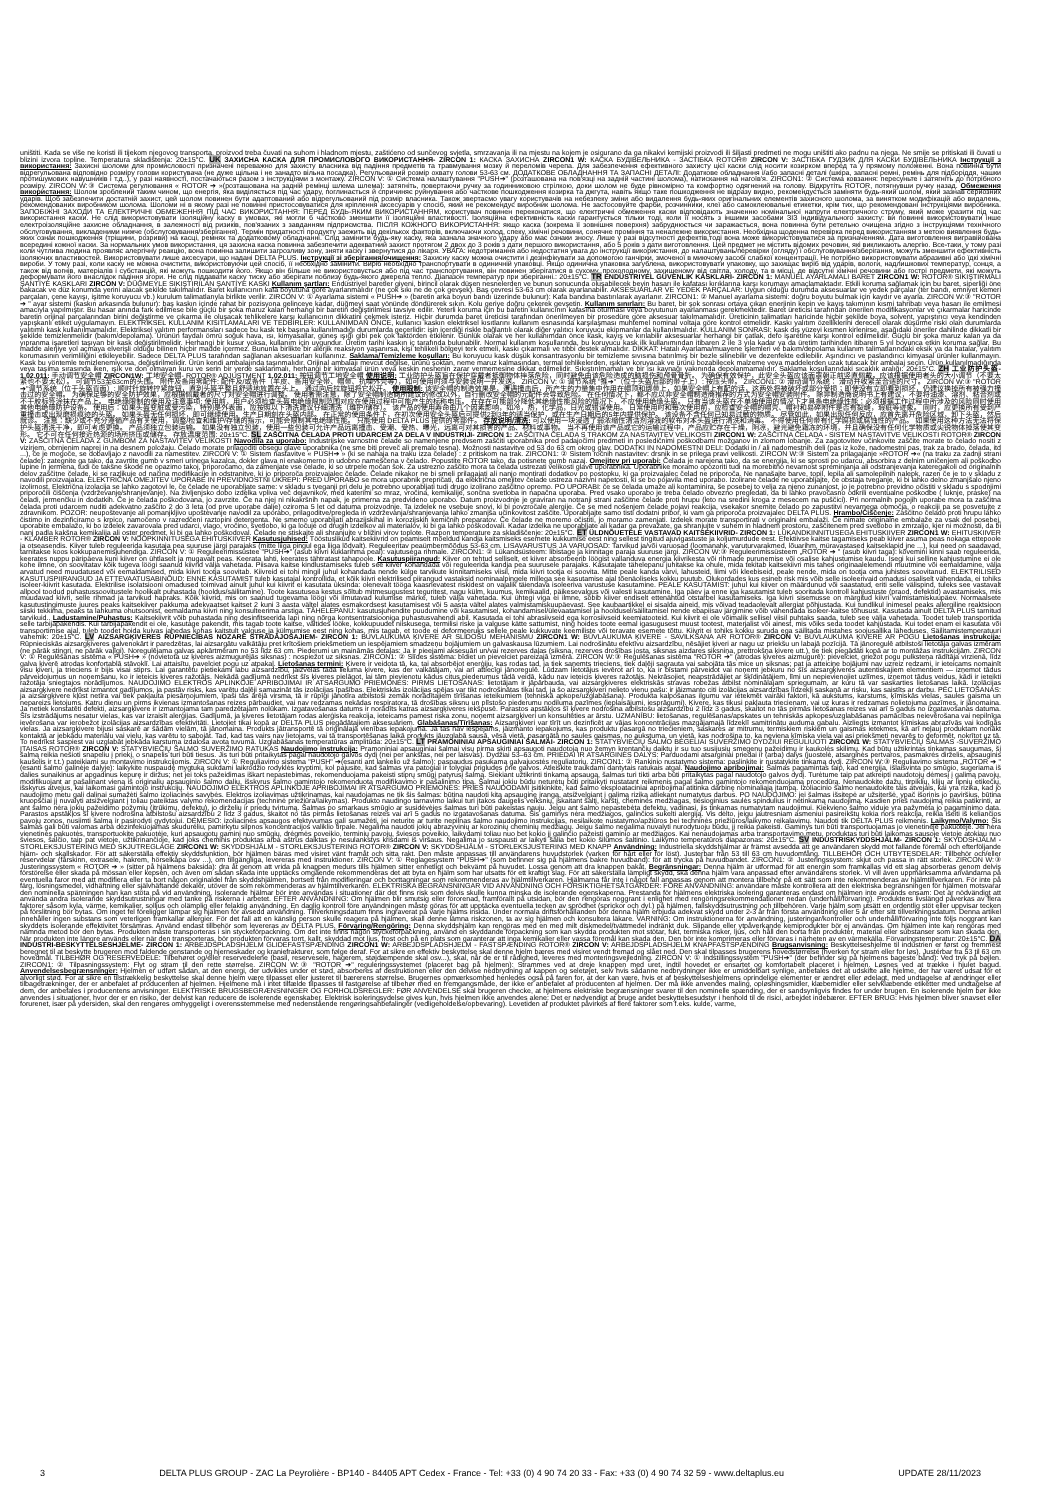uništiti. Kada se više ne koristi ili tijekom njegovog transporta, proizvod treba čuvati na suhom i hladnom mjestu, zaštićeno od sunčevog svjetla, smrzavanja ili na mjestu na kojem je osigurano da ga nikakvi kemijski proizvodi ili šiljasti predmeti ne mogu uništiti ako padnu na njega. Ne smije se pritiskati ili čuvati u blizini izvora topline. Temperatura skladištenja: 20±15°C. UK ЗАХИСНА КАСКА ДЛЯ ПРОМИСЛОВОГО ВИКОРИСТАННЯ- ZIRCON 1: КАСКА ЗАХИСНА ZIRCON1 W: КАСКА БУДІВЕЛЬНИКА - ЗАСТІБКА ROTOR® ZIRCON V: ЗАСТІБКА ГУДЗИК ДЛЯ КАСКИ БУДІВЕЛЬНИКА Інструкції з використання: Захисні шоломи для промисловості призначені переважно для захисту власника від падіння предметів та травмування мозку й переломів черепа. Для забезпечення ефективного захисту цієї каски слід носити козирком вперед та у прямому положенні. Вона повинна бути відрегульована відповідно розміру голови користувача (не дуже щільна і не занадто вільна посадка). Регульований розмір охвату голови 53-63 см. ДОДАТКОВЕ ОБЛАДНАННЯ ТА ЗАПАСНІ ДЕТАЛІ: Додаткове обладнання і/або запасні деталі (шкіра, запасні ремні, ремінь для підборіддя, чашки протишумових навушників і т.д..), у разі наявності, постачаються разом з інструкціями з монтажу. ZIRCON V: ① Система налаштування "PUSH➔" (розташована на пов'язці на задній частині шолома), натискання на нагоїв'я. ZIRCON1: ② Система ковзання: пересуньте і затягніть до потрібного розміру. ZIRCON W:③ Система регулювання « ROTOR ➔ »(розташована на задній ремінці шлема шлема): затягніть, повертаючи ручку за годинниковою стрілкою, доки шолом не буде рівномірно та комфортно одягнений на голову. Відкрутіть ROTOR, потягнувши ручку назад. Обмеження використання: Шолом зроблений таким чином, що енергія, яка виділяється під час удару, поглинається й спричиняє руйнування або часткове пошкодження козирка та джгута, навіть якщо таке пошкодження не відразу видно, рекомендується заміняти будь-який шолом, який зазнав серйозних ударів. Щоб забезпечити достатній захист, цей шолом повинен бути адаптований або відрегульований під розмір власника. Також звертаємо увагу користувачів на небезпеку зміни або видалення будь-яких оригінальних елементів захисного шолома, за винятком модифікацій або видалень, рекомендованих виробником шолома. Шоломи ні в якому разі не повинні пристосовуватися для кріплення аксесуарів у спосіб, який не рекомендує виробник шолома. Не застосовуйте фарби, розчинники, клеї або самоклеювальні етикетки, крім тих, що рекомендовані інструкціями виробника. ЗАПОБІЖНІ ЗАХОДИ ТА ЕЛЕКТРИЧНІ ОБМЕЖЕННЯ ПІД ЧАС ВИКОРИСТАННЯ: ПЕРЕД БУДЬ-ЯКИМ ВИКОРИСТАННЯМ, користувач повинен переконатися, що електричні обмеження каски відповідають значенню номінальної напруги електричного струму, який може уразити під час використання каски. Не слід використовувати ізоляційну каску в умовах, які могли б частково зменшити її ізоляційні властивості. Ізоляційна ефективність каски гарантується тільки тоді, коли її носять з іншими засобами ЗІЗ індивідуального захисту: ви повинні використовувати інше електроізоляційне захисне обладнання, в залежності від ризиків, пов'язаних з завданням підприємства. ПІСЛЯ КОЖНОГО ВИКОРИСТАННЯ: якщо каска (зокрема її зовнішня поверхня) забруднюється чи заражається, вона повинна бути ретельно очищена згідно з інструкціями технічного обслуговування, викладеними нижче (обслуговування/зберігання). Термін придатності продукту заежить від декількох факторів, включаючи холод, спеку, хімічні речовини, сонячне проміння та неналежне використання. Необхідна щоденна перевірка перед використанням з метою виявлення будь-яких ознак пошкодження (тріщини, розриви) на касці, ремнях та додатковому обладнанні. Слід замінити будь-яку каску, яка зазнала значного удару або має ознаки зносу. Лише у разі відсутності дефектів,тоді вона може використовуватися за призначенням. Дата виготовлення вигравійована всередині кожної каски. За нормальних умов використання, ця захисна каска повинна забезпечити адекватний захист протягом 2 двох до 3 років з дати першого використання, або 5 років з дати виготовлення. Цей предмет не містить відомих речовин, які викликають алергію. Все-таки, у тому разі коли чутлива людина проявляє алергічну реакцію, вона повинна залишити загрозливу зону, зняти каску і звернутися до лікаря. УВАГА: недотримання або недостатня увага до інструкції використання, до налаштувань/перевірки (огляду) і обслуговування/зберігання, можуть зменшити ефективність ізоляючих властивостей. Використовувати лише аксесуари, що надані DELTA PLUS. Інструкції зі зберігання/очищення: Захисну каску можна очистити і дезінфікувати за допомогою ганчірки, змоченої в миючому засобі слабкої концентрації. Не потрібно використовувати абразивні або їдкі хімічні вироби. У тому разі, коли каску не можна очистити, використовуючи цей спосіб, її необхідно замінити. Виріб необхідно транспортувати в одиничній упаковці. Якщо одинична упаковка загублена, використовувати упаковку, що захищає виріб від ударів, вологи, надлишкових температур, сонця, а також від вогнів, матеріалів і субстанцій, які можуть пошкодити його. Якщо він більше не використовується або під час транспортування, він повинен зберігатися в сухому, прохолодному, захищеному від світла, холоду, та в місці, де відсутні хімічні речовини або гострі предмети, які можуть деформувати його внаслідок падіння згори. Не слід піддавати каску тиску або зберігати поблизу будь-якого джерела тепло. Діапазон температур при зберіганні.: 20±15°C. TR ENDÜSTRIYEL GÜVENLIK KASKLARI- ZIRCON 1: MANUEL AYARLAMALI BARET ZIRCON1 W: ROTOR® SIKIŞTIRMALI ŞANTİYE KASKLARI ZIRCON V: DÜĞMEYLE SIKIŞTIRILAN ŞANTİYE KASKI Kullanım şartları: Endüstriyel baretler giyeni, birincil olarak düşen nesnelerden ve bunun sonucunda oluşabilecek beyin hasarı ile kafatası kırıklarına karşı korumayı amaçlamaktadır. Etkili koruma sağlamak için bu baret, siperliği öne bakacak ve düz konumda yerini alacak şekilde takılmalıdır. Baret kullanıcının kafa boyutuna göre ayarlanmalıdır (ne çok sıkı ne de çok gevşek). Baş çevresi 53-63 cm olarak ayarlanabilir. AKSESUARLAR VE YEDEK PARÇALAR: Uygun olduğu durumda aksesuarlar ve yedek parçalar (ter bandı, emniyet kemeri parçaları, çene kayışı, işitme koruyucu vb.) kurulum talimatlarıyla birlikte verilir. ZIRCON V: ① Ayarlama sistemi « PUSH➔ » (baretin arka boyun bandı üzerinde bulunur): Kafa bandına bastırılarak ayarlanır. ZIRCON1: ② Manuel ayarlama sistemi: doğru boyutu bulmak için kaydır ve ayarla. ZIRCON W:③ "ROTOR ➔ " ayar sistemi (kaskın arkasında bulunur): baş kaskın içinde rahat bir pozisyona gelinceye kadar, düğmeyi saat yönünde döndürerek sıkın. Kolu geriye doğru çekerek gevşetin. Kullanım sınırları: Bu baret, bir şok sonrası ortaya çıkan enerjinin kepin ve kayış takımının kısmi tahribatı veya hasarı ile emilmesi amacıyla yapılmıştır. Bu hasar anında fark edilmese bile güçlü bir şoka maruz kalan herhangi bir baretin değiştirilmesi tavsiye edilir. Yeterli koruma için bu baretin kullanıcının kafasına oturması veya boyutunun ayarlanması gerekmektedir. Baret üreticisi tarafından önerilen modifikasyonlar ve çıkarmalar haricinde baretin orijinal parçalarından birini değiştirme ve çıkarma ile oluşacak tehlikelere karşı kullanıcının dikkatini çekmek isteriz. Hiçbir durumda baret üreticisi tarafından önerilmeyen bir prosedüre göre aksesuar takılmamalıdır. Üreticinin talimatları haricinde hiçbir şekilde boya, solvent, yapıştırıcı veya kendinden yapışkanlı etiket uygulamayın. ELEKTRİKSEL KULLANIM KISITLAMALARI VE TEDBİRLER: KULLANIMDAN ÖNCE, kullanıcı kaskın elektriksel kısıtlarını kullanım esnasında karşılaşması muhtemel nominal voltaja göre kontrol etmelidir. Kaskı yalıtım özelliklerini dereceli olarak düşürme riski olan durumlarda yalıtımlı kask kullanılmamalıdır. Elektriksel yalıtım performansları sadece bu kask tek başına kullanılmadığı durumlarda geçerlidir: işin içerdiği riskle bağlantılı olarak diğer yalıtıcı koruyucu ekipmanlar da kullanılmalıdır. KULLANIM SONRASI: kask dış yüzeyi kısmen kirlenirse, aşağıdaki öneriler dahilinde dikkatli bir şekilde temizlenmelidir (bakım/depolama). Ürünün faydalı ömrü soğuk hava, ısı, kimyasallar, güneş ışığı gibi pek çok faktörden etkilenir. Günlük olarak ve her kullanımdan önce kask, kayış ve kırılabilir aksesuarlar herhangi bir çatlak, defo işaretine karşı kontrol edilmelidir. Güçlü bir şoka maruz kalan ya da yıpranma işaretleri taşıyan bir kask değiştirilmelidir. Herhangi bir kusur yoksa, kullanım için uygundur. Üretim tarihi kaskın iç tarafında bulunabilir. Normal kullanım koşullarında, bu koruyucu kask ilk kullanımından itibaren 2 ile 3 yıla kadar ya da üretim tarihinden itibaren 5 yıl boyunca etkin koruma sağlar. Bu madde alerjiye yol açmaya elverişli olduğu bilinen hiçbir madde içermez. Bununla birlikte bir alerjik reaksiyon yaşanırsa, kişi tehlikeli bölgeyi terk etmeli, kaskı çıkarmalı ve tıbbi destek almalıdır. DİKKAT: Hatalı Ayarlama/muayene işlemleri ve bakım/depolama kullanım talimatlarındaki eksik ya da hatalar, yalıtım korumasının verimliliğini etkileyebilir. Sadece DELTA PLUS tarafından sağlanan aksesuarları kullanınız. Saklama/Temizleme koşulları: Bu koruyucu kask düşük konsantrasyonlu bir temizleme sıvısına batırılmış bir bezle silinebilir ve dezenfekte edilebilir. Aşındırıcı ve paslandırıcı kimyasal ürünler kullanmayın. Kask bu yöntemle temizlenemiyorsa, değiştirilmelidir. Ürün kendi ambalajında taşınmalıdır. Orijinal ambalajı mevcut değilse, ürünü şoktan, neme maruz kalmasından, termal tehlikelerden, ışıktan koruyacak ve ürünü bozabilecek malzeme veya maddelerden uzak tutacak bir ambalaj seçin. Ürün kullanılmadığında veya taşıma sırasında iken, ışık ve don olmayan kuru ve serin bir yerde saklanmalı, herhangi bir kimyasal ürün veya keskin nesnenin zarar vermemesine dikkat edilmelidir. Sıkıştırılmamalı ve bir ısı kaynağı yakınında depolanmamalıdır. Saklama koşullarındaki sıcaklık aralığı: 20±15°C. ZH 工业防护头盔- 1.02.011: 手动调节安全帽 ZIRCON1W: 工地安全帽- ROTOR® ADJUSTMENT 1.02.011: 按钮调节工地安全帽 使用说明: 工业防护头盔旨在保护穿戴者抵御物体摔落危险，同时避免由该危险造成的脑损伤和颅骨骨折。 为确保有效保护，此安全头盔应该面罩朝正前竖直佩戴。应该根据使用者头的大小调节（不要太紧也不要太松）。 可调节53至63cm的头围。 附件及备用零配件: 配件及/或备件（羊皮、备用安全带、帽带、抗噪外壳等），如可使用时须与安装说明一并发送。 ZIRCON V: ① 调节系统 "推➔"（位于头盔后部的带子上）: 按压头带。 ZIRCON1: ② 滑动调节系统： 滑动并收紧至合适的尺寸。 ZIRCON W:③ "ROTOR ➔"调节系统（位于头盔背面）: 顺时针旋转拧紧旋钮，直到头盔平整且舒适地放置在头上。 通过向后拉旋钮将它松开。 使用限制: 该安全帽的制造效果是，遭遇撞击后，所产生的力量集中作用在帽顶和绑带上，如果安全帽上有配的话，这两处将被破坏或部分受损；即使没有立即看到损坏，仍建议换掉所有被强力撞击过的安全帽。 为确保足够的安全防护效果，应根据佩戴者的尺寸对安全帽进行调整。 使用者需注意，除了安全帽制造商所建议的修改以外，自行删改安全帽的元配件会导致危险。 在任何情况下，都不应以非安全帽制造商推荐的方式为安全帽安装附件。 除非制造商说明书上有建议，不要将油漆、溶剂、粘合剂或不干胶标签涂抹在产品上。 电绝缘限制的使用及注意事项: 使用前，用户必须检查头盔电绝缘限制范围对应在使用过程中可能产生的标称电压。 在存在可能部分降低其绝缘性能风险的情况下，不应使用绝缘头盔。 只有当该头盔在不单独使用的情况下才具备电绝缘性能：必须根据工作过程中所涉及的风险同时使用其他电绝缘防护设备。 使用后：如果头盔变脏或受污染，特别是外表面，应按照以下清洗建议仔细清洗（维护/储存）。 该产品的使用寿命由几个因素影响，如冷，热，化学品，日光或错误使用。 日常使用时和每次使用前，应检查安全帽的帽壳、帽衬和易碎附件是否有裂缝，瑕疵等迹象。 同时，应更换所有受到严重撞击或出现磨损痕迹的头盔。 如果头盔无任何损坏，即可继续使用。生产日期刻在头盔内部。 在正常的使用条件下，在初次使用安全头盔后可提供2到3年的适当保护，或在生产日期后的5年内提供保护。 该设备不含任何已知易过敏的物质。 尽管如此，如果出现任何反应，应首先离开危险区域，卸下头盔，然后就诊。 注意：缺少或不充分遵循产品有关使用，调整/检查和维护/存储的指示，可能会限制其电绝缘性能。 只能使用 DELTA PLUS 提供的零部件。 存放说明/清洗: 可以使用一块浸透了弱浓缩性清洁剂溶液的软布对本头盔进行清洗和消毒。 不得使用任何带有化学腐损或腐蚀性的产品。 如果使用这种方法无法将保护头盔清洗干净，即可考虑更换。 产品须独立包装运输。 如果没有独立包装，使用一些包装可允许产品远离撞击、受潮、受热、曝光，远离可对其损害的产品、材料或事物。 当不再使用该产品或它的运输过程中，产品应贮存在干燥，阴凉，避光避免霜冻的环境，并且确保没有任何化学物质或尖锐物体掉落使其变形。 它不可在任何接近热源的场所挤压或储存。 存放温度范围: 20±15°C. SL ZAŠČITNA ČELADA PROTI UDARCEM ZA DELA V INDUSTRIJI- ZIRCON 1: ZAŠČITNA ČELADA S TRAKOM ZA NASTAVITEV VELIKOSTI ZIRCON1 W: ZAŠČITNA ČELADA - SISTEM NASTAVITVE VELIKOSTI ROTOR® ZIRCON V: ZAŠČITNA ČELADA Z GUMBOM ZA NASTAVITEV VELIKOSTI Navodila za uporabo: Industrijske varnostne čelade so namenjene predvsem zaščiti uporabnika pred padajočimi predmeti in posledičnimi poškodbami možganov in zlomom lobanje. Za zagotovitev učinkovite zaščite morate to čelado nositi z vizirjem, obrnjenim naprej in na desnem položaju. Čelado morate prilagoditi obsegu glave uporabnika (ne sme biti preveč ali premalo tesna). Možnosti nastavitve od 53 do 63 cm okrog glav. DODATKI IN NADOMESTNI DELI: Dodatki in / ali nadomestnih deli (pas iz kože, nadomestni pas, trak za brado, čelada, itd ...), če je mogoče, se dobavljajo z navodili za namestitev. ZIRCON V: ① Sistem nastavitve « PUSH➔ » (ki se nahaja na traku izza čelade) : z pritiskom na trak. ZIRCON1: ② Sistem ročnih nastavitev: drsnik in se prilega pravi velikosti. ZIRCON W:③ Sistem za prilagajanje »ROTOR ➔« (na traku za zadnji strani čelade): zategnite ga tako, da zavrtite gumb v smeri urinega kazalca, dokler glava ni enakomerno in udobno nameščena v čelado. Popustite ROTOR tako, da potisnete gumb nazaj. Omejitev pri uporabi: Čelada je narejena tako, da se energija, ki se sprosti po udarcu, absorbira z delnim uničenjem ali poškodbo lupine in jermena, tudi če takšne škode ne opazimo takoj, priporočamo, da zamenjate vse čelade, ki so utrpele močan šok. Za ustrezno zaščito mora ta čelada ustrezati velikosti glave uporabnika. Uporabnike moramo opozoriti tudi na morebitno nevarnost spreminjanja ali odstranjevanja kateregakoli od originalnih delov zaščitne čelade, ki se razlikuje od načina modifikacije in odstranitve, ki jo priporoča proizvajalec čelade. Čelade nikakor ne bi smeli prilagajati ali nanjo montirati dodatkov po postopku, ki ga proizvajalec čelad ne priporoča. Ne nanašajte barve, topil, lepila ali samolepilnih nalepk, razen če je to v skladu z navodili proizvajalca. ELEKTRIČNA OMEJITEV UPORABE IN PREVIDNOSTNI UKREPI: PRED UPORABO se mora uporabnik prepričati, da električna omejitev čelade ustreza nazivni napetosti, ki se bo pojavila med uporabo. Izolirane čelade ne uporabljajte, če obstaja tveganje, ki bi lahko delno zmanjšalo njeno izolirnost. Električna izolacija se lahko zagotovi le, če čelade ne uporabljate same: v skladu s tveganji pri delu je potrebno uporabljati tudi drugo izolirano zaščitno opremo. PO UPORABI: če se čelada umaže ali kontaminira, še posebej to velja za njeno zunanjost, jo je potrebno previdno očistiti v skladu s spodnjimi priporočili čiščenja (vzdrževanje/shranjevanje). Na življenjsko dobo izdelka vpliva več dejavnikov, med katerimi so mraz, vročina, kemikalije, sončna svetloba in napačna uporaba. Pred vsako uporabo je treba čelado obvezno pregledati, da bi lahko pravočasno odkrili eventualne poškodbe ( luknje, praske) na čeladi, jermenčku in dodatkih. Če je čelada poškodovana, jo zavrzite. Če na njej ni nikakršnih napak, je primerna za predvideno uporabo. Datum proizvodnje je graviran na notranji strani zaščitne čelade proti hrupu (leto na sredini kroga z mesecem na puščici). Pri normalnih pogojih uporabe mora ta zaščitna čelada proti udarcem nuditi adekvatno zaščito 2 do 3 leta (od prve uporabe dalje) oziroma 5 let od datuma proizvodnje. Ta izdelek ne vsebuje snovi, ki bi povzročale alergije. Če se med nošenjem čelade pojavi reakcija, vsekakor snemite čelado po zapustitvi nevarnega območja, o reakciji pa se posvetujte z zdravnikom. POZOR: neupoštevanje ali pomanjkljivo upoštevanje navodil za uporabo, prilagoditve/pregleda in vzdrževanja/shranjevanja lahko zmanjša učinkovitost zaščite. Uporabljajte samo tisti dodatni pribor, ki vam ga priporoča proizvajalec DELTA PLUS. Hrambo/Čiščenje: Zaščitno čelado proti hrupu lahko čistimo in dezinficiramo s krpico, namočeno v razredčeni raztopini detergenta. Ne smemo uporabljati abrazijskihal in korozijskih kemičnih preparatov. Če čelade ne moremo očistiti, jo moramo zamenjati. Izdelek morate transportirati v originalni embalaži. Če nimate originalne embalaže za vsak del posebej, uporabite embalažo, ki bo izdelek zavarovala pred udarci, vlago, vročino, svetlobo, ki ga ločuje od drugih izdelkov ali materialov, ki bi ga lahko poškodovali. Kadar izdelka ne uporabljate ali kadar ga prevažate, ga shranjujte v suhem in hladnem prostoru, zaščitenem pred svetlobo in zmrzaljo, kjer ni možnosti, da bi nanj padla kakšna kemikalija ali oster predmet, ki bi ga lahko poškodoval. Čelade ne stiskajte ali shranjujte v bližini virov toplote. Razpon temperature za skladiščenje: 20±15°C. ET ÜLDNÕUETELE VASTAVAD KAITSEKIIVRID- ZIRCON 1: LÜKANDKINNITUSEGA EHITUSKIIVER ZIRCON1 W: EHITUSKIIVER - KLAMBER ROTOR® ZIRCON V: NÖÖPKINNITUSEGA EHITUSKIIVER Kasutusjuhised: Tööstuslikud kaitsekiivrid on peamiselt mõeldud kandja kaitsmiseks esemete kukkumise eest ning sellest tingitud ajuvigastuste ja koljumurdude eest. Efektiivse kaitse tagamiseks peab kiiver asuma peas nokaga ettepoole ja otseasendis. Kiiver tuleb reguleerida kasutaja pea suuruse järgi parajaks (mitte liiga pingul ega liiga lõdvalt). Reguleeritav peaümbermõõdus 53-63 cm. LISAVARUSTUS JA VARUOSAD: Tarvikud ja/või varuosad (loomanahk, varuturvarakmed, lõuarihm, müravastased kaitseklapid jne ...), kui need on saadavad, tarnitakse koos kokkupanemisjuhendiga. ZIRCON V: ① Reguleerimissüstee "PUSH➔" (asub kiivri kuklarihma peal): vajutusega rihmale. ZIRCON1: ② Lükandsüsteem: libistage ja kinnitage paraja suuruse järgi. ZIRCON W:③ Reguleerimissüsteem „ROTOR ➔ " (asub kiivri taga): kõvemini kinni saab reguleerida, keerates nuppu päripäeva kuni kiiver on ühtlaselt ja mugavalt peas. Keerata lahti, keerates tähtratast tahapoole. Kasutuspiirangud: Kiiver on tehtud selliselt, et kiiver absorbeerib löögist vallanduva energia kiivrikesta või rihmade purunemise või osalise kahjustumise kaudu. Isegi kui selline kahjustumine ei ole kohe ilmne, on soovitatav kõik tugeva löögi saanud kiivrid välja vahetada. Piisava kaitse kindlustamiseks tuleb see kiiver kohandada või reguleerida kandja pea suurusele parajaks. Kasutajate tähelepanu juhitakse ka ohule, mida tekitab kaitsekiivri mis tahes originaalelemendi muutmine või eemaldamine, välja arvatud need muudatused või eemaldamised, mida kiivri tootja soovitab. Kiivreid ei tohi mingil juhul kohandada nende külge tarvikute kinnitamiseks viisil, mida kiivri tootja ei soovita. Mitte peale kanda värvi, lahusteid, liimi või kleebiseid, peale nende, mida on tootja oma juhistes soovitanud. ELEKTRILISED KASUTUSPIIRANGUD JA ETTEVAATUSABINÕUD: ENNE KASUTAMIST tuleb kasutajal kontrollida, et kõik kiivri elektrilised piirangud vastaksid nominaalpingele millega see kasutamise ajal tõenäoliseks kokku puutub. Olukordades kus esineb risk mis võib selle isoleerivaid omadusi osaliselt vähendada, ei tohiks isoleer-kiivrit kasutada. Elektrilise isolatsiooni omadused toimivad ainult juhul kui kiivrit ei kasutata üksinda: olenevalt tööga kaasnevatest riskidest on vajalik täiendava isoleeriva varustuse kasutamine. PEALE KASUTAMIST: juhul kui kiiver on määrdunud või saastatud, eriti selle välispind, tuleks see vastavalt allpool toodud puhastussoovitustele hoolikalt puhastada (hooldus/säilitamine). Toote kasutusea kestus sõltub mitmesugustest teguritest, nagu külm, kuumus, kemikaalid, päikesevalgus või valesti kasutamine. Iga päev ja enne iga kasutamist tuleb sooritada kontroll kahjustuste (praod, defektid) avastamiseks, mis muudavad kiivri, selle rihmad ja tarvikud hapraks. Kõik kiivrid, mis on saanud tugevama löögi või ilmutavad kulumise märke, tuleb välja vahetada. Kui ühtegi viga ei ilmne, sobib kiiver endiselt ettenähtud otstarbel kasutamiseks. Iga kiivri sisemusse on märgitud kiivri valmistamiskuupäev. Normaalsete kasutustingimuste juures peaks kaitsekiiver pakkuma adekvaatset kaitset 2 kuni 3 aasta vältel alates esmakordsest kasutamisest või 5 aasta vältel alates valmistamiskuupäevast. See kaubaartikkel ei sisalda aineid, mis võivad teadaolevalt allergiat põhjustada. Kui tundlikul inimesel peaks allergiline reaktsioon siiski tekkima, peaks ta lahkuma ohutsoonist, eemaldama kiivri ning konsulteerima arstiga. TÄHELEPANU: kasutusjuhendite puudumine või kasutamisel, kohandamisel/ülevaatamisel ja hooldusel/säilitamisel nende ebapiisav järgimine võib vähendada isoleer-kaitse tõhusust. Kasutada ainult DELTA PLUS tarnitud tarvikuid.. Ladustamine/Puhastus: Kaitsekiivrit võib puhastada ning desinfitseerida lapi ning nõrga kontsentratsiooniga puhastusvahendi abil. Kasutada ei tohi abrasiivseid ega korrosiivseid keemiatooteid. Kui kiivrit ei ole võimalik sellisel viisil puhtaks saada, tuleb see välja vahetada. Toodet tuleb transportida selle tarbijapakendis. Kui tarbijapakendit ei ole, kasutage pakendit, mis tagab toote kaitse, vältides lööke, kokkupuudet niiskusega, termilisi riske ja valguse kätte sattumist, ning hoides toote eemal igasugusest muust tootest, materjalist või ainest, mis võiks seda toodet kahjustada. Kui todet enam ei kasutata või transportimise ajal, tuleb toodet hoida kuivas jahedas kohas kaitstult valguse ja külmumise eest ning kohas, mis tagab, et toode ei deformeeruks sellele peale kukkuvate keemiliste või teravate esemete tõttu. Kiivrit ei tohiks kokku suruda ega säilitada mistahes soojusallika läheduses. Säilitamistemperatuuri vahemik: 20±15°C. LV AIZSARGĶIVERES RŪPNIECĪBAS NOZARĒ STRĀDĀJOŠAJIEM- ZIRCON 1: BŪVLAUKUMA ĶIVERE AR SLĪDOŠU MEHĀNISMU ZIRCON1 W: BŪVLAUKUMA ĶIVERE - SAVILKŠANA AR ROTOR® ZIRCON V: BŪVLAUKUMA ĶIVERE AR POGU Lietošanas instrukcija: Rūpnieciskās aizsargķiveres galvenokārt ir paredzētas, lai aizsargātu valkātāju pret krītošiem priekšmetiem un iespējamiem smadzeņu bojājumiem un galvaskausa lūzumiem. Lai nodrošinātu efektīvu aizsardzību, nēsājiet ķiveri ar nagu uz priekšu un labajā pozīcijā. Tā jānoregulē atbilstoši lietotāja galvas izmēram (ne pārāk stingri, ne pārāk vaļīgi). Noregulējama galvas apkārtmēram no 53 līdz 63 cm. Piederumi un maināmās detaļas: Ja ir pieejami aksesuāri un/vai rezerves daļas (siksna, rezerves drošības josta, siksnas aizdares siksniņa, prettrokšņa ķivere utt.), tie tiek piegādāti kopā ar to montāžas instrukcijām. ZIRCON V: ① Regulēšanas sistēma « PUSH➔ » (novietota uz ķiveres aizmugurējās siksnas) : nospiežot uz siksnas. ZIRCON1: ② Slīdes sistēma: bīdiet un pievelciet pareizajā izmērā. ZIRCON W:③ Regulēšanas sistēma "ROTOR ➔" (atrodas ķiveres aizmugurē): pievelciet, griežot pogu pulksteņa rādītāja virzienā, līdz galva ķiverē atrodas konfortablā stāvoklī. Lai attaisītu, pavelciet pogu uz atpakaļ. Lietošanas termini: Ķivere ir veidota tā, ka, tai absorbējot enerģiju, kas rodas tad, ja tiek saņemts trieciens, tiek daļēji sagrauta vai sabojāta tās mice un siksnas; pat ja atteiciņe bojājumi nav uzreiz redzami, ir ieteicams nomainīt visu ķiveri, ja trieciens ir bijis visai stiprs. Lai garantētu pietiekami labu aizsardzību, jāizvēlas tāda lieluma ķivere, kas der valkātājam, vai arī attiecīgi jānoregulē. Lūdzam lietotājus ievērot arī to, ka ir bīstami pārveidot vai noņemt jebkuru no šīs aizsargķiveres autentiskajiem elementiem — izņemot tādus pārveidojumus un noņemšanu, ko ir ieteicis ķiveres ražotājs. Nekādā gadījumā nedrīkst šīs ķiveres pielāgot, lai tām pievienotu kādus citus piederumus tādā veidā, kādu nav ieteicis ķiveres ražotājs. Nekrāsojiet, neapstrādājiet ar šķīdinātājiem, līmi un nepievienojiet uzlīmes, izņemot tādus veidus, kādi ir ieteikti ražotāja sniegtajos norādījumos. NAUDOJIMO ELEKTROS APLINKOJE APRIBOJIMAI IR ATSARGUMO PRIEMONĖS: PIRMS LIETOŠANAS: lietotājam ir jāpārbauda, vai aizsargķiveres elektriskās stravas robežas atbilst nominālajam spriegumam, ar kuru tā var saskarties lietošanas laikā. Izolācijas aizsargķivere nedrīkst izmantot gadījumos, ja pastāv risks, kas varētu daļēji samazināt tās izolācijas īpašības. Elektriskās izolācijas spējas var tikt nodrošinātas tikai tad, ja šo aizsargķiveri nelieto vienu pašu: ir jāizmanto citi izolācijas aizsardzības līdzekļi saskaņā ar risku, kas saistīts ar darbu. PĒC LIETOŠANAS: ja aizsargķivere kļūst netīra vai tiek pakļauta piesārņojumiem, īpaši tās ārējā virsma, tā ir rūpīgi jānotīra atbilstoši zemāk norādītajiem tīrīšanas ieteikumiem (tehniskā apkope/uzglabāšana). Produkta kalpošanas ilgumu var ietekmēt vairāki faktori, kā aukstums, karstums, ķīmiskās vielas, saules gaisma un nepareizs lietojums. Katru dienu un pirms ikvienas izmantošanas reizes pārbaudiet, vai nav redzamas nekādas respiratora, tā drošības siksnu un plīstošo piederumu nodiluma pazīmes (ieplaisājumi, iesprāgumi). Ķivere, kas tikusi pakļauta triecienam, vai uz kuras ir redzamas nolietojuma pazīmes, ir jānomaina. Ja netiek konstatēti defekti, aizsargķivere ir izmantojama tam paredzētajam nolūkam. Izgatavošanas datums ir norādīts katras aizsargķiveres iekšpusē. Parastos apstākļos šī ķivere nodrošina atbilstošu aizsardzību 2 līdz 3 gadus, skaitot no tās pirmās lietošanas reizes vai arī 5 gadus no izgatavošanas datuma. Šīs izstrādājums nesatur vielas, kas var izraisīt alerģijas. Gadījumā, ja ķiveres lietotājam rodas alerģiska reakcija, ieteicams pamest riska zonu, noņemt aizsargķiveri un konsultēties ar ārstu. UZMANĪBU: lietošanas, regulēšanas/apskates un tehniskās apkopes/uzglabāšanas pamācības neievērošana vai nepilnīga ievērošana var ierobežot izolācijas aizsardzības efektivitāti. Lietojiet tikai kopā ar DELTA PLUS piegādātajiem aksesuāriem. Glabāšanas/Tīrīšanas: Aizsargķiveri var tīrīt un dezinficēt ar vājas koncentrācijas mazgājamajā līdzeklī samitrinātu auduma gabalu. Aizliegts izmantot ķīmiskas abrazīvās vai kodīgās vielas. Ja aizsargķivere bijusi saskarē ar šādām vielām, tā jānomaina. Produkts jātransportē tā oriģinālajā vienības iepakojumā. Ja tas nav iespējams, jāizmanto iepakojums, kas produktu pasargā no triecieniem, saskares ar mitrumu, termiskiem riskiem un gaismas ietekmes, kā arī neļauj produktam nonākt kontaktā ar jebkādu materiālu vai vielu, kas varētu to sabojāt. Tad, kad tas vairs nav lietojams, vai tā transportēšanas laikā produkts jāuzglabā sausā, vēsā vietā, pasargātā no saules gaismas, no aukstuma, un vietā, kas nodrošina to, ka neviena ķīmiska viela vai asi priekšmeti nevarēs to deformēt, nokrītot uz tā. To nedrīkst saspiest vai uzglabāt jebkāda karstuma izdalоša avota tuvumā. Uzglabāšanas temperatūras amplitūda: 20±15°C. LT PRAMONINIAI APSAUGINIAI ŠALMAI- ZIRCON 1: STATYBVIEČIŲ ŠALMO BĖGELIAI SUVERŽIMO DYDŽIUI REGULIUOTI ZIRCON1 W: STATYBVIEČIŲ ŠALMAS -SUVERŽIMO ĮTAISAS ROTOR® ZIRCON V: STATYBVIEČIŲ ŠALMO SUVERŽIMO RATUKAS Naudojimo instrukcija: Pramoniniai apsauginiai šalmai visų pirma skirti apsaugoti naudotoją nuo žemyn krentančių daiktų ir su tuo susijusių smegenų pažeidimų ir kaukolės skilimų. Kad būtų užtikrintas tinkamas saugumas, šį šalmą reikia nešioti snapeliu į priekį, o snapelis turi būti tiesus. Jis turi būti pritaikytas pagal naudotojo galvos dydį (nei per ankštas, nei per laisvas). Dydžiai 53–63 cm. PRIEDAI IR ATSARGINĖS DALYS: Parduodami atsarginiai priedai ir (arba) dalys (juostelė, atsarginės pertvaros, pasmakrės dirželis, apsauginis kaušelis ir t.t.) pateikiami su montavimo instrukcijomis. ZIRCON V: ① Reguliavimo sistema "PUSH" ➔(esanti ant lankelio už šalmo): paspaudus pasukamą galvajuostės reguliatorių. ZIRCON1: ② Rankinio nustatymo sistema: paslinkite ir nustatykite tinkamą dydį. ZIRCON W:③ Reguliavimo sistema „ROTOR ➔ " (esanti šalmo galinėje dalyje): laikykite nuspaudę mygtuką sukdami laikrodžio rodyklės kryptimi, kol pajusite, kad šalmas yra patogiai ir tolygiai prigludęs prie galvos. Atleiskite traukdami dantytais ratukais atgal. Naudojimo apribojimai: Šalmas pagamintas taip, kad energija, išlaisvinta po smūgio, sugeriama iš dalies sunaikinus ar apgadinus kepurę ir diržus; net jei toks pažeidimas iškart nepastebimas, rekomenduojama pakeisti stiprų smūgį patyrusį šalmą. Siekiant užtikrinti tinkamą apsaugą, šalmas turi tikti arba būti pritaikytas pagal naudotojo galvos dydį. Turėtume taip pat atkreipti naudotojų dėmesį į galimą pavojų, modifikuojant ar pašalinant vieną iš originalių apsauginio šalmo dalių, išskyrus šalmo gamintojo rekomenduotą modifikavimo ir pašalinimo tipą. Šalmai jokiu būdu neturėtų būti pritaikyti nustatant reikmenis pagal šalmo gamintojo rekomenduojamą procedūrą. Nenaudokite dažų, tirpiklių, klijų ar lipnių etikečių, išskyrus atvejus, kai laikomasi gamintojo instrukcijų. NAUDOJIMO ELEKTROS APLINKOJE APRIBOJIMAI IR ATSARGUMO PRIEMONĖS: PRIEŠ NAUDODAMI įsitikinkite, kad šalmo eksploataciniai apribojimai atitinka darbinę nominaliąją įtampą. Izoliacinio šalmo nenaudokite tais atvejais, kai yra rizika, kad jo naudojimo metu gali dalinai sumažėti šalmo izoliacinės savybės. Elektros izoliavimas užtikrinamas, kai naudojamas ne tik šis šalmas: būtina naudoti kitą apsauginę įrangą, atsižvelgiant į galimą riziką atliekant numatytus darbus. PO NAUDOJIMO: jei šalmas išsitepė ar užsiteršė, ypač išorinis jo paviršius, būtina kruopščiai jį nuvalyti atsižvelgiant į toliau pateiktas valymo rekomendacijas (techninė priežiūra/laikymas). Produkto naudingo tarnavimo laikui turi įtakos daugelis veiksnių, įskaitant šaltį, karštį, chemines medžiagas, tiesioginius saulės spindulius ir netinkamą naudojimą. Kasdien prieš naudojimą reikia patikrinti, ar ant šalmo nėra jokių pažeidimo požymių (įtrūkimų, defektų), jo dirželių ir priedų tvirtumą. Šalmas po smarkaus smūgio ar susidėvėjęs šalmas turi būti pakeistas nauju. Jeigu ant šalmo nepastebėta defektų, vadinasi, jis tinkamas numatytam naudojimui. Kiekvieno šalmo viduje yra pažymėta jo pagaminimo data. Parastos apstākļos šī ķivere nodrošina atbilstošu aizsardzību 2 līdz 3 gadus, skaitot no tās pirmās lietošanas reizes vai arī 5 gadus no izgatavošanas datuma. Šis gaminys nėra medžiagos, galinčios sukelti alergiją. Vis dėlto, jeigu jautresniam asmeniui pasireikštų kokia nors reakcija, reikia išeiti iš keliančios pavojų zonos, nusiimti šalmą ir pasirodyti gydytojui. DĖMESIO: izoliacinės apsaugos efektyvumas gali sumažėti, jei neturite ar turite nepilnas šalmo naudojimo instrukcijas, nesilaikote nustatymo/apžiūros bei techninės priežiūros/laikymo reikalavimų. Naudoti tik DELTA PLUS reikmenis. Laikymo/Valymo: Šis šalmas gali būti valomas arba dezinfekuojamas skuduréliu, pamirkytu silpnos koncentracijos valiklio tirpale. Negalima naudoti jokių abrazyvinių ar korozinių cheminių medžiagų. Jeigu šalmo negalima nuvalyti nurodytuoju būdu, jį reikia pakeisti. Gaminys turi būti transportuojamas jo vienetinėje pakuotėje. Jei nėra vienetinės pakuotės, transportuokite pakuotėje, kuri apsaugotų gaminį nuo smūgių, drėgmės poveikio, terminių pavojų, šviesos poveikio, laikydami toliau nuo bet kokio jį galinčio pažeisti gaminio ar medžiagos. Kai nenaudojamas arba transportavimo metu, produktas turi būti laikomas sausoje vietoje atokiau nuo šviesos, šalčio, taip pat vietoje, užtikrinančioje, kad joks cheminis produktas arba aštrus daiktas jo nesulankstys krisdami iš viršaus. Negalima jo suspausti ar laikyti šalia bet kokio šilumos šaltinio. Laikymo temperatūros diapazonas: 20±15°C. SV INDUSTRISKYDDSHJÄLM- ZIRCON 1: SKYDDSHJÄLM - STORLEKSJUSTERING MED SKJUTREGLAGE ZIRCON1 W: SKYDDSHJÄLM - STORLEKSJUSTERING ROTOR® ZIRCON V: SKYDDSHJÄLM - STORLEKSJUSTERING MED KNAPP Användning: Industriella skyddshjälmar är främst avsedda att ge användaren skydd mot fallande föremål och efterföljande hjärn- och skallskador. För att säkerställa effektiv skyddsfunktion, bör hjälmen bäras med visiret vänt framåt och sitta rakt. Den måste anpassas till användarens huvudstorlek (varken för hårt eller för löst). Justerbar från 53 till 63 cm huvudomfång. TILLBEHÖR OCH UTBYTESDELAR: Tillbehör och/eller reservdelar (fårskinn, extrasele, hakrem, hörselkåpa osv ...), om tillgängliga, levereras med instruktioner. ZIRCON V: ① Reglagesystem "PUSH➔" (som befinner sig på hjälmens bakre huvudband): för att trycka på huvudbandet. ZIRCON1: ② Justeringssystem: skjut och passa in rätt storlek. ZIRCON W:③ Justeringssystem « ROTOR ➔ » (sitter på hjälmens baksida): dra åt genom att vrida på knappen medurs tills hjälmen sitter enhetligt och bekvämt på huvudet. Lossa genom att dra knappen bakåt. Begränsningar: Denna hjälm är utformad för att energin som framkallas vid ett slag absorberas genom delvis förstörelse eller skada på mössan eller kepsen, och även om sådan skada inte upptäcks omgående rekommenderas det att byta en hjälm som har utsatts för ett kraftigt slag. För att säkerställa lämpligt skydd, ska denna hjälm vara anpassad efter användarens storlek. Vi vill även uppmärksamma användarna på eventuella faror med att modifiera eller ta bort någon originaldel från skyddshjälmen, bortsett från modifieringar och borttagningar som rekommenderas av hjälmtillverkaren. Hjälmarna får inte i något fall anpassas genom att montera tillbehör på ett sätt som inte rekommenderas av hjälmtillverkaren. För inte på färg, lösningsmedel, vidhäftning eller självhäftande dekaler, utöver de som rekommenderas av hjälmtillverkaren. ELEKTRISKA BEGRÄNSNINGAR VID ANVÄNDNING OCH FÖRSIKTIGHETSÅTGÄRDER: FÖRE ANVÄNDNING: användare måste kontrollera att den elektriska begränsningen för hjälmen motsvarar den nominella spänningen han kan stöta på vid användning. Isolerande hjälmar bör inte användas i situationer där det finns risk som delvis skulle kunna minska de isolerande egenskaperna. Prestanda för hjälmens elektriska isolering garanteras endast om hjälmen inte används ensam: Det är nödvändigt att använda andra isolerande skyddsutrustningar med tanke på riskerna i arbetet. EFTER ANVÄNDNING: Om hjälmen blir smutsig eller förorenad, framförallt på utsidan, bör den rengöras noggrant i enlighet med rengöringsrekommendationer nedan (underhåll/förvaring). Produktens livslängd påverkas av flera faktorer såsom kyla, värme, kemikalier, solljus och olämplig eller felaktig användning. En daglig kontroll före användningen måste göras för att upptäcka eventuella tecken av sprödhet (sprickor och dyl.) på hjälmen, fallskyddsutrustning och tillbehören. Varje hjälm som utsätt en ordentlig stöt eller uppvisar tecken på förslitning bör bytas. Om inget fel föreligger lämpar sig hjälmen för avsedd användning. Tillverkningsdatum finns ingraverat på varje hjälms insida. Under normala driftsförhållanden bör denna hjälm erbjuda adekvat skydd under 2-3 år från första användning eller 5 år efter sitt tillverkningsdatum. Denna artikel innehåller ingen substans som veterligen framkallar allergier. För det fall att en känslig person skulle reagera på hjälmen, skall denne lämna riskzonen, ta av sig hjälmen och konsultera läkare. VARNING: Om instruktionerna för användning, justeringar/kontroller och underhåll/förvaring inte följs noggrant kan skyddets isolerande effektivitet försämras. Använd endast tillbehör som levereras av DELTA PLUS. Förvaring/Rengöring: Denna skyddshjälm kan rengöras med en med milt diskmedel/tvättmedel indränkt duk. Slipande eller ytpåverkande kemiprodukter bör ej användas. Om hjälmen inte kan rengöras med nämnda metod bör den bytas. Produkten måste transporteras i sin styckeförpackning. Om det inte finns någon styckeförpackning, använd en skyddande förpackning som kan skydda produkten mot stötar, fukt, termiska risker, ljus, och håll den borta från produkter, material eller substanser som kan skada den. När produkten inte längre används eller när den transporteras, bör produkten förvaras torrt, kallt, skyddad mot ljus, frost och på en plats som garanterar att inga kemikalier eller vassa föremål kan skada den. Den bör inte komprimeras eller förvaras i närheten av en värmekälla. Förvaringstemperatur: 20±15°C. DA INDUSTRI-BESKYTTELSESHJELME- ZIRCON 1: ARBEJDSPLADSHJELM GLIDEFASTSPÆNDING ZIRCON1 W: ARBEJDSPLADSHJELM - FASTSPÆNDING ROTOR® ZIRCON V: ARBEJDSPLADSHJELM KNAPFASTSPÆNDING Brugsanvisning: Beskyttelseshjelme til industrien er først og fremmest beregnet til at beskytte brugeren mod faldende genstande og hjerneskader og kraniefrakturer, som følge deraf. For at sikre en effektiv beskyttelse skal denne hjelm bæres med visiret vendt fremad og slået ned. Den skal tilpasses brugerens hovedstørrelse (hverken for stram eller for løs). Justérbar fra 53 til 63 cm hovedmål. TILBEHØR OG RESERVEDELE: Tilbehøret og/eller reservedelene (basil, reservesele, hagerem, støjdæmpende skal osv...), skal, når de er til rådighed, leveres med monteringsvejledning. ZIRCON V: ① Indstillingssystem "PUSH➔" (der befinder sig på hjelmens bageste bånd): Ved tryk på bøjlen. ZIRCON1: ② Tilpasningssystem: Flyt og stram til den rette størrelse. ZIRCON W:③ "ROTOR ➔" reguleringssystemet (placeret bag på hjelmen): Strammes ved at dreje knappen med uret, indtil hovedet er ensartet og komfortabelt placeret i hjelmen. Løsnes ved at trække i hjulet bagud. Anvendelsesbegrænsninger: Hjelmen er udført sådan, at den energi, der udvikles under et stød, absorberes af destruktionen eller den delvise nedbrydning af kappen og seletøjet, selv hvis sådanne nedbrydninger ikke er umiddelbart synlige, anbefales det at udskifte alle hjelme, der har været udsat for et alvorligt stød. For at sikre en tilstrækkelig beskyttelse skal denne hjelm være tilpasset eller justeret til bærerens størrelse. Brugernes opmærksomhed henledes også på faren for, at der kan være, hvis et af beskyttelseshjelmens oprindelige elementer er ændret eller ødelagt, med undtagelse af ændringer eller tilbagetrækninger, der er anbefalet af producenten af hjelmen. Hjelmene må i intet tilfælde tilpasses til fastgørelse af tilbehør med en fremgangsmåde, der ikke er anbefalet af producenten af hjelmen. Der må ikke anvendes maling, opløsningsmidler, klæbemidler eller selvklæbende etiketter med undtagelse af dem, der anbefales i producentens anvisninger. ELEKTRISKE BRUGSBEGRÆNSNINGER OG FORHOLDSREGLER: FØR ANVENDELSE skal brugeren checke, at hjelmens elektriske begrænsninger svarer til den nominelle spænding, der er sandsynligvis findes for under brugen. En isolerende hjelm bør ikke anvendes i situationer, hvor der er en risiko, der delvist kan reducere de isolerende egenskaber. Elektrisk isoleringsydelse gives kun, hvis hjelmen ikke anvendes alene: Det er nødvendigt at bruge andet beskyttelsesudstyr i henhold til de risici, arbejdet indebærer. EFTER BRUG: Hvis hjelmen bliver snavset eller forurenet, især på ydersiden, skal den rengøres omhyggeligt i overensstemmelse med nedenstående rengøringsanbefalinger (vedligeholdelse/opbevaring). Levetiden af produktet påvirkes af flere faktorer som f.eks. kulde, varme,
3 DELTA PLUS GROUP - ZAC La Peyrolière - BP140 - 84405 APT Cedex - France - Tel: +33 (0) 4 90 74 20 33 - Fax: +33 (0) 4 90 74 32 59 - www.deltaplus.eu UPDATE 28/11/2023